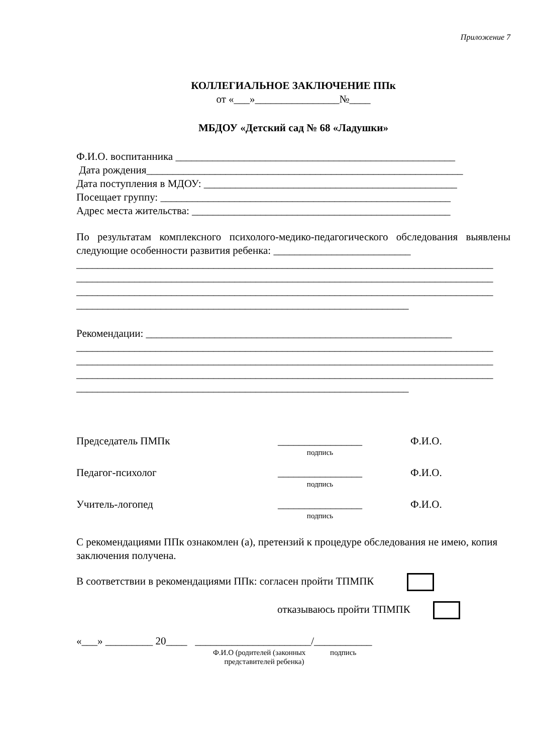Приложение 7
КОЛЛЕГИАЛЬНОЕ ЗАКЛЮЧЕНИЕ ППк
от «___»________________№____
МБДОУ «Детский сад № 68 «Ладушки»
Ф.И.О. воспитанника _____________________________________________________
Дата рождения____________________________________________________________
Дата поступления в МДОУ: ________________________________________________
Посещает группу: _______________________________________________________
Адрес места жительства: _________________________________________________
По результатам комплексного психолого-медико-педагогического обследования выявлены следующие особенности развития ребенка: __________________________
_______________________________________________________________________________
_______________________________________________________________________________
_______________________________________________________________________________
_______________________________________________________________
Рекомендации: __________________________________________________________
_______________________________________________________________________________
_______________________________________________________________________________
_______________________________________________________________________________
_______________________________________________________________
Председатель ПМПк ________________
подпись
Ф.И.О.
Педагог-психолог ________________
подпись
Ф.И.О.
Учитель-логопед ________________
подпись
Ф.И.О.
С рекомендациями ППк ознакомлен (а), претензий к процедуре обследования не имею, копия заключения получена.
В соответствии в рекомендациями ППк: согласен пройти ТПМПК
отказываюсь пройти ТПМПК
«___» _________ 20____ ______________________/___________
Ф.И.О (родителей (законных подпись
представителей ребенка)